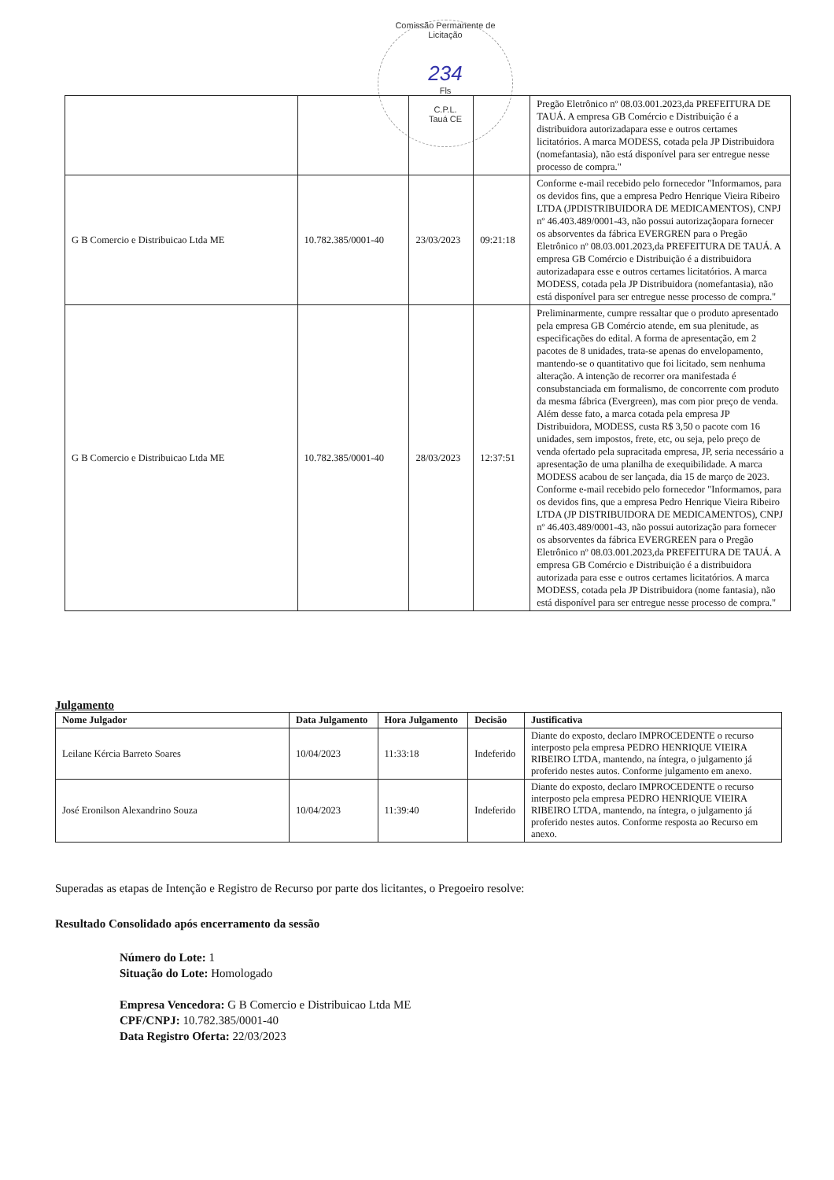Comissão Permanente de Licitação
234
Fls
C.P.L.
Tauá CE
| | | | | Pregão Eletrônico nº 08.03.001.2023,da PREFEITURA DE TAUÁ. A empresa GB Comércio e Distribuição é a distribuidora autorizadapara esse e outros certames licitatórios. A marca MODESS, cotada pela JP Distribuidora (nomefantasia), não está disponível para ser entregue nesse processo de compra." |
| G B Comercio e Distribuicao Ltda ME | 10.782.385/0001-40 | 23/03/2023 | 09:21:18 | Conforme e-mail recebido pelo fornecedor "Informamos, para os devidos fins, que a empresa Pedro Henrique Vieira Ribeiro LTDA (JPDISTRIBUIDORA DE MEDICAMENTOS), CNPJ nº 46.403.489/0001-43, não possui autorizaçãopara fornecer os absorventes da fábrica EVERGREN para o Pregão Eletrônico nº 08.03.001.2023,da PREFEITURA DE TAUÁ. A empresa GB Comércio e Distribuição é a distribuidora autorizadapara esse e outros certames licitatórios. A marca MODESS, cotada pela JP Distribuidora (nomefantasia), não está disponível para ser entregue nesse processo de compra." |
| G B Comercio e Distribuicao Ltda ME | 10.782.385/0001-40 | 28/03/2023 | 12:37:51 | Preliminarmente, cumpre ressaltar que o produto apresentado pela empresa GB Comércio atende, em sua plenitude, as especificações do edital. A forma de apresentação, em 2 pacotes de 8 unidades, trata-se apenas do envelopamento, mantendo-se o quantitativo que foi licitado, sem nenhuma alteração. A intenção de recorrer ora manifestada é consubstanciada em formalismo, de concorrente com produto da mesma fábrica (Evergreen), mas com pior preço de venda. Além desse fato, a marca cotada pela empresa JP Distribuidora, MODESS, custa R$ 3,50 o pacote com 16 unidades, sem impostos, frete, etc, ou seja, pelo preço de venda ofertado pela supracitada empresa, JP, seria necessário a apresentação de uma planilha de exequibilidade. A marca MODESS acabou de ser lançada, dia 15 de março de 2023. Conforme e-mail recebido pelo fornecedor "Informamos, para os devidos fins, que a empresa Pedro Henrique Vieira Ribeiro LTDA (JP DISTRIBUIDORA DE MEDICAMENTOS), CNPJ nº 46.403.489/0001-43, não possui autorização para fornecer os absorventes da fábrica EVERGREEN para o Pregão Eletrônico nº 08.03.001.2023,da PREFEITURA DE TAUÁ. A empresa GB Comércio e Distribuição é a distribuidora autorizada para esse e outros certames licitatórios. A marca MODESS, cotada pela JP Distribuidora (nome fantasia), não está disponível para ser entregue nesse processo de compra." |
Julgamento
| Nome Julgador | Data Julgamento | Hora Julgamento | Decisão | Justificativa |
| --- | --- | --- | --- | --- |
| Leilane Kércia Barreto Soares | 10/04/2023 | 11:33:18 | Indeferido | Diante do exposto, declaro IMPROCEDENTE o recurso interposto pela empresa PEDRO HENRIQUE VIEIRA RIBEIRO LTDA, mantendo, na íntegra, o julgamento já proferido nestes autos. Conforme julgamento em anexo. |
| José Eronilson Alexandrino Souza | 10/04/2023 | 11:39:40 | Indeferido | Diante do exposto, declaro IMPROCEDENTE o recurso interposto pela empresa PEDRO HENRIQUE VIEIRA RIBEIRO LTDA, mantendo, na íntegra, o julgamento já proferido nestes autos. Conforme resposta ao Recurso em anexo. |
Superadas as etapas de Intenção e Registro de Recurso por parte dos licitantes, o Pregoeiro resolve:
Resultado Consolidado após encerramento da sessão
Número do Lote: 1
Situação do Lote: Homologado
Empresa Vencedora: G B Comercio e Distribuicao Ltda ME
CPF/CNPJ: 10.782.385/0001-40
Data Registro Oferta: 22/03/2023